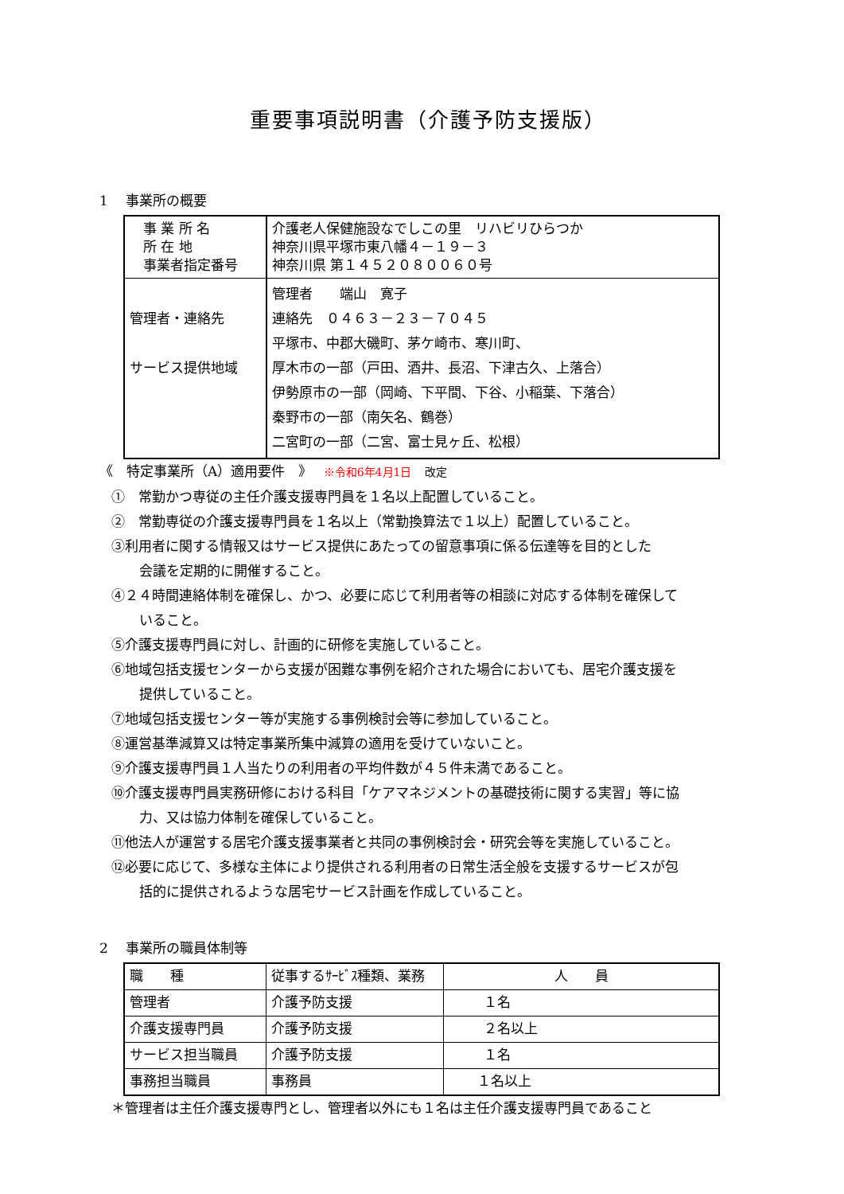重要事項説明書（介護予防支援版）
1　 事業所の概要
| 事 業 所 名 所 在 地 事業者指定番号 | 介護老人保健施設なでしこの里 リハビリひらつか 神奈川県平塚市東八幡４－１９－３ 神奈川県 第１４５２０８００６０号 |
| 管理者・連絡先 サービス提供地域 | 管理者 端山 寛子 連絡先 ０４６３－２３－７０４５ 平塚市、中郡大磯町、茅ケ崎市、寒川町、 厚木市の一部（戸田、酒井、長沼、下津古久、上落合） 伊勢原市の一部（岡崎、下平間、下谷、小稲葉、下落合） 秦野市の一部（南矢名、鶴巻） 二宮町の一部（二宮、富士見ヶ丘、松根） |
《　特定事業所（A）適用要件　》　 ※令和6年4月1日　改定
①　常勤かつ専従の主任介護支援専門員を１名以上配置していること。
②　常勤専従の介護支援専門員を１名以上（常勤換算法で１以上）配置していること。
③利用者に関する情報又はサービス提供にあたっての留意事項に係る伝達等を目的とした
会議を定期的に開催すること。
④２４時間連絡体制を確保し、かつ、必要に応じて利用者等の相談に対応する体制を確保して
いること。
⑤介護支援専門員に対し、計画的に研修を実施していること。
⑥地域包括支援センターから支援が困難な事例を紹介された場合においても、居宅介護支援を
提供していること。
⑦地域包括支援センター等が実施する事例検討会等に参加していること。
⑧運営基準減算又は特定事業所集中減算の適用を受けていないこと。
⑨介護支援専門員１人当たりの利用者の平均件数が４５件未満であること。
⑩介護支援専門員実務研修における科目「ケアマネジメントの基礎技術に関する実習」等に協
力、又は協力体制を確保していること。
⑪他法人が運営する居宅介護支援事業者と共同の事例検討会・研究会等を実施していること。
⑫必要に応じて、多様な主体により提供される利用者の日常生活全般を支援するサービスが包
括的に提供されるような居宅サービス計画を作成していること。
2　 事業所の職員体制等
| 職 種 | 従事するｻｰﾋﾞｽ種類、業務 | 人 員 |
| 管理者 | 介護予防支援 | １名 |
| 介護支援専門員 | 介護予防支援 | ２名以上 |
| サービス担当職員 | 介護予防支援 | １名 |
| 事務担当職員 | 事務員 | １名以上 |
＊管理者は主任介護支援専門とし、管理者以外にも１名は主任介護支援専門員であること